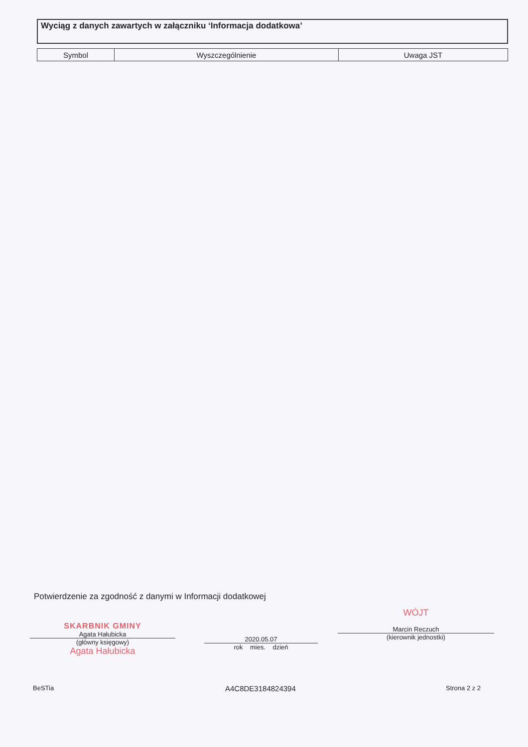Wyciąg z danych zawartych w załączniku ‘Informacja dodatkowa’
| Symbol | Wyszczególnienie | Uwaga JST |
| --- | --- | --- |
Potwierdzenie za zgodność z danymi w Informacji dodatkowej
SKARBNIK GMINY
Agata Hałubicka
(główny księgowy)
Agata Hałubicka
2020.05.07
rok mies. dzień
WÓJT
Marcin Reczuch
(kierownik jednostki)
BeSTia A4C8DE3184824394 Strona 2 z 2